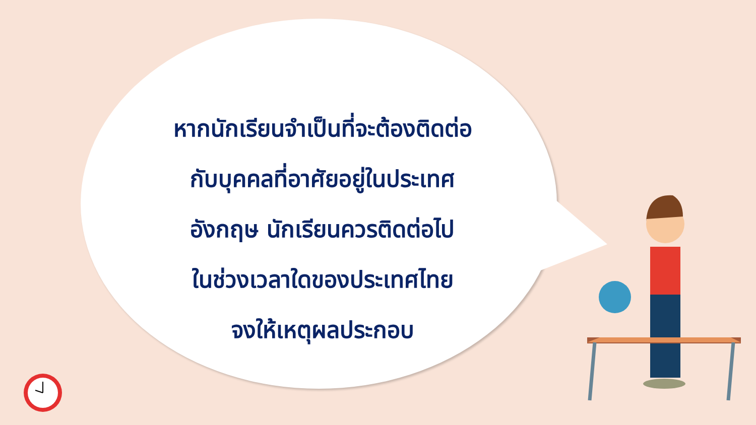หากนักเรียนจำเป็นที่จะต้องติดต่อ
กับบุคคลที่อาศัยอยู่ในประเทศ
อังกฤษ นักเรียนควรติดต่อไป
ในช่วงเวลาใดของประเทศไทย
จงให้เหตุผลประกอบ